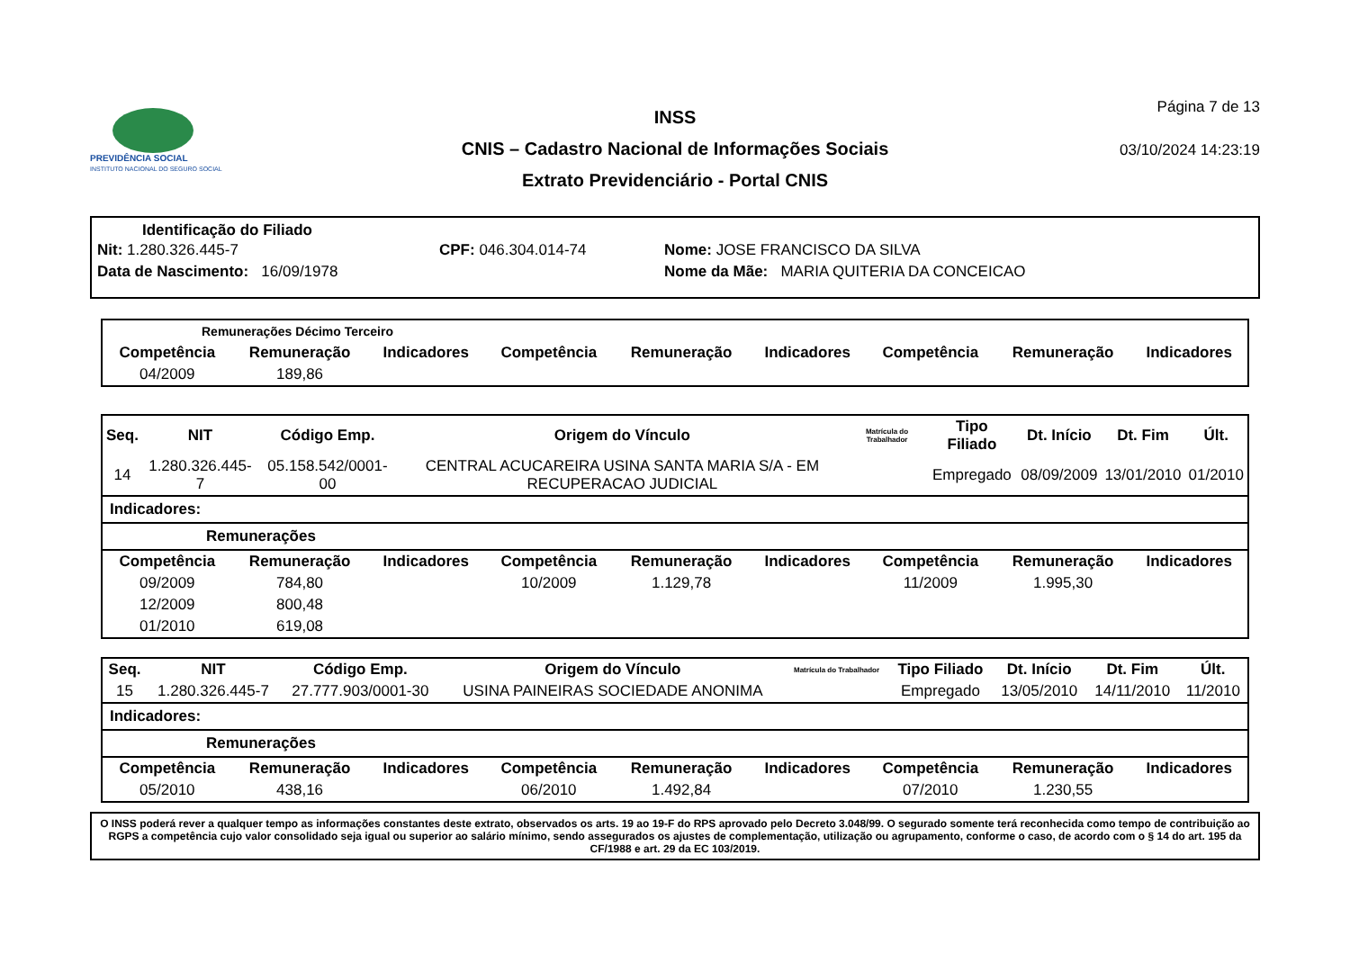PREVIDÊNCIA SOCIAL
INSTITUTO NACIONAL DO SEGURO SOCIAL
INSS
CNIS – Cadastro Nacional de Informações Sociais
Extrato Previdenciário - Portal CNIS
Página 7 de 13
03/10/2024 14:23:19
Identificação do Filiado
Nit: 1.280.326.445-7 CPF: 046.304.014-74 Nome: JOSE FRANCISCO DA SILVA
Data de Nascimento: 16/09/1978 Nome da Mãe: MARIA QUITERIA DA CONCEICAO
Remunerações Décimo Terceiro
| Competência | Remuneração | Indicadores | Competência | Remuneração | Indicadores | Competência | Remuneração | Indicadores |
| --- | --- | --- | --- | --- | --- | --- | --- | --- |
| 04/2009 | 189,86 | | | | | | | |
| Seq. | NIT | Código Emp. | Origem do Vínculo | Matrícula do Trabalhador | Tipo Filiado | Dt. Início | Dt. Fim | Últ. |
| --- | --- | --- | --- | --- | --- | --- | --- | --- |
| 14 | 1.280.326.445-7 | 05.158.542/0001-00 | CENTRAL ACUCAREIRA USINA SANTA MARIA S/A - EM RECUPERACAO JUDICIAL | | Empregado | 08/09/2009 | 13/01/2010 | 01/2010 |
Indicadores:
Remunerações
| Competência | Remuneração | Indicadores | Competência | Remuneração | Indicadores | Competência | Remuneração | Indicadores |
| --- | --- | --- | --- | --- | --- | --- | --- | --- |
| 09/2009 | 784,80 | | 10/2009 | 1.129,78 | | 11/2009 | 1.995,30 | |
| 12/2009 | 800,48 | | | | | | | |
| 01/2010 | 619,08 | | | | | | | |
| Seq. | NIT | Código Emp. | Origem do Vínculo | Matrícula do Trabalhador | Tipo Filiado | Dt. Início | Dt. Fim | Últ. |
| --- | --- | --- | --- | --- | --- | --- | --- | --- |
| 15 | 1.280.326.445-7 | 27.777.903/0001-30 | USINA PAINEIRAS SOCIEDADE ANONIMA | | Empregado | 13/05/2010 | 14/11/2010 | 11/2010 |
Indicadores:
Remunerações
| Competência | Remuneração | Indicadores | Competência | Remuneração | Indicadores | Competência | Remuneração | Indicadores |
| --- | --- | --- | --- | --- | --- | --- | --- | --- |
| 05/2010 | 438,16 | | 06/2010 | 1.492,84 | | 07/2010 | 1.230,55 | |
O INSS poderá rever a qualquer tempo as informações constantes deste extrato, observados os arts. 19 ao 19-F do RPS aprovado pelo Decreto 3.048/99. O segurado somente terá reconhecida como tempo de contribuição ao RGPS a competência cujo valor consolidado seja igual ou superior ao salário mínimo, sendo assegurados os ajustes de complementação, utilização ou agrupamento, conforme o caso, de acordo com o § 14 do art. 195 da CF/1988 e art. 29 da EC 103/2019.